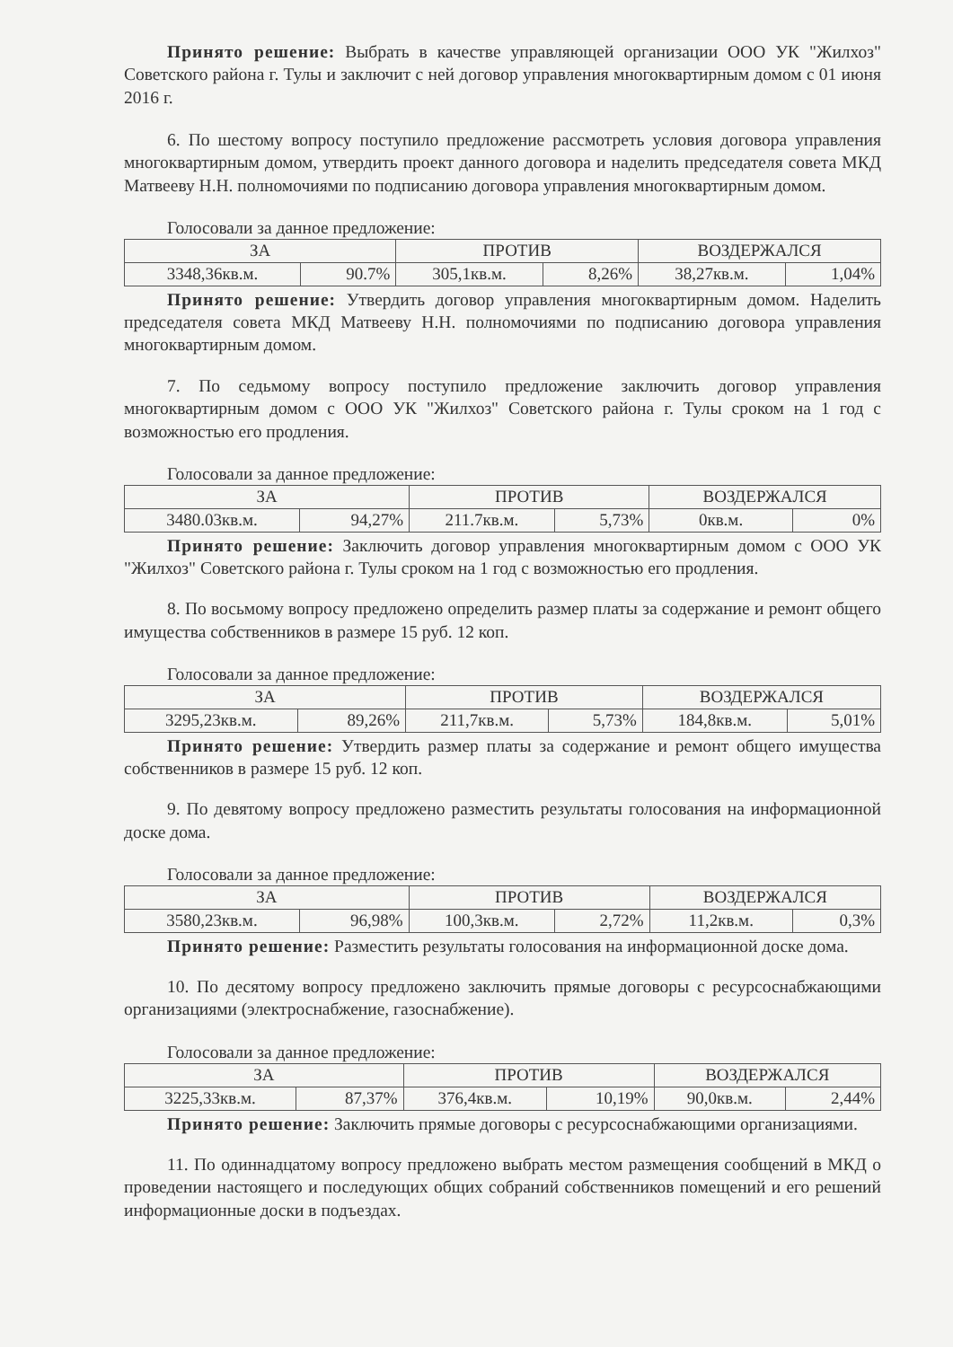Принято решение: Выбрать в качестве управляющей организации ООО УК "Жилхоз" Советского района г. Тулы и заключит с ней договор управления многоквартирным домом с 01 июня 2016 г.
6. По шестому вопросу поступило предложение рассмотреть условия договора управления многоквартирным домом, утвердить проект данного договора и наделить председателя совета МКД Матвееву Н.Н. полномочиями по подписанию договора управления многоквартирным домом.
Голосовали за данное предложение:
| ЗА | | ПРОТИВ | | ВОЗДЕРЖАЛСЯ | |
| --- | --- | --- | --- | --- | --- |
| 3348,36кв.м. | 90.7% | 305,1кв.м. | 8,26% | 38,27кв.м. | 1,04% |
Принято решение: Утвердить договор управления многоквартирным домом. Наделить председателя совета МКД Матвееву Н.Н. полномочиями по подписанию договора управления многоквартирным домом.
7. По седьмому вопросу поступило предложение заключить договор управления многоквартирным домом с ООО УК "Жилхоз" Советского района г. Тулы сроком на 1 год с возможностью его продления.
Голосовали за данное предложение:
| ЗА | | ПРОТИВ | | ВОЗДЕРЖАЛСЯ | |
| --- | --- | --- | --- | --- | --- |
| 3480.03кв.м. | 94,27% | 211.7кв.м. | 5,73% | 0кв.м. | 0% |
Принято решение: Заключить договор управления многоквартирным домом с ООО УК "Жилхоз" Советского района г. Тулы сроком на 1 год с возможностью его продления.
8. По восьмому вопросу предложено определить размер платы за содержание и ремонт общего имущества собственников в размере 15 руб. 12 коп.
Голосовали за данное предложение:
| ЗА | | ПРОТИВ | | ВОЗДЕРЖАЛСЯ | |
| --- | --- | --- | --- | --- | --- |
| 3295,23кв.м. | 89,26% | 211,7кв.м. | 5,73% | 184,8кв.м. | 5,01% |
Принято решение: Утвердить размер платы за содержание и ремонт общего имущества собственников в размере 15 руб. 12 коп.
9. По девятому вопросу предложено разместить результаты голосования на информационной доске дома.
Голосовали за данное предложение:
| ЗА | | ПРОТИВ | | ВОЗДЕРЖАЛСЯ | |
| --- | --- | --- | --- | --- | --- |
| 3580,23кв.м. | 96,98% | 100,3кв.м. | 2,72% | 11,2кв.м. | 0,3% |
Принято решение: Разместить результаты голосования на информационной доске дома.
10. По десятому вопросу предложено заключить прямые договоры с ресурсоснабжающими организациями (электроснабжение, газоснабжение).
Голосовали за данное предложение:
| ЗА | | ПРОТИВ | | ВОЗДЕРЖАЛСЯ | |
| --- | --- | --- | --- | --- | --- |
| 3225,33кв.м. | 87,37% | 376,4кв.м. | 10,19% | 90,0кв.м. | 2,44% |
Принято решение: Заключить прямые договоры с ресурсоснабжающими организациями.
11. По одиннадцатому вопросу предложено выбрать местом размещения сообщений в МКД о проведении настоящего и последующих общих собраний собственников помещений и его решений информационные доски в подъездах.